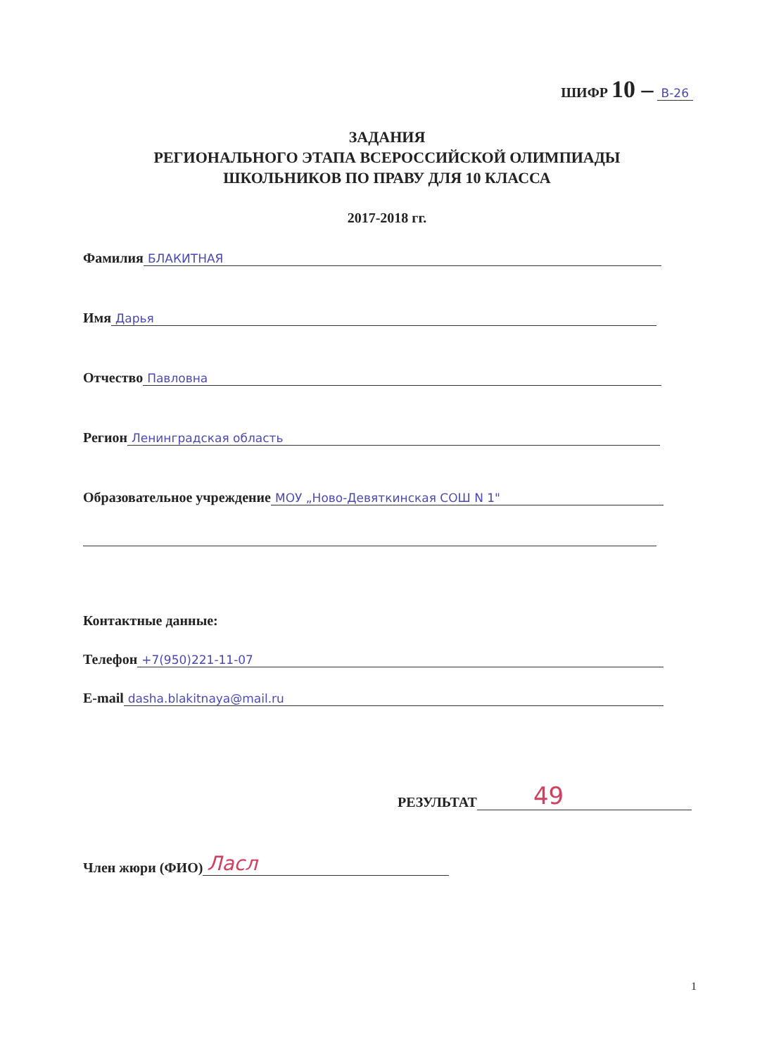ШИФР 10 – В-26
ЗАДАНИЯ
РЕГИОНАЛЬНОГО ЭТАПА ВСЕРОССИЙСКОЙ ОЛИМПИАДЫ
ШКОЛЬНИКОВ ПО ПРАВУ ДЛЯ 10 КЛАССА
2017-2018 гг.
Фамилия БЛАКИТНАЯ
Имя Дарья
Отчество Павловна
Регион Ленинградская область
Образовательное учреждение МОУ „Ново-Девяткинская СОШ N 1"
Контактные данные:
Телефон +7(950)221-11-07
E-mail dasha.blakitnaya@mail.ru
РЕЗУЛЬТАТ 49
Член жюри (ФИО) Ласл
1